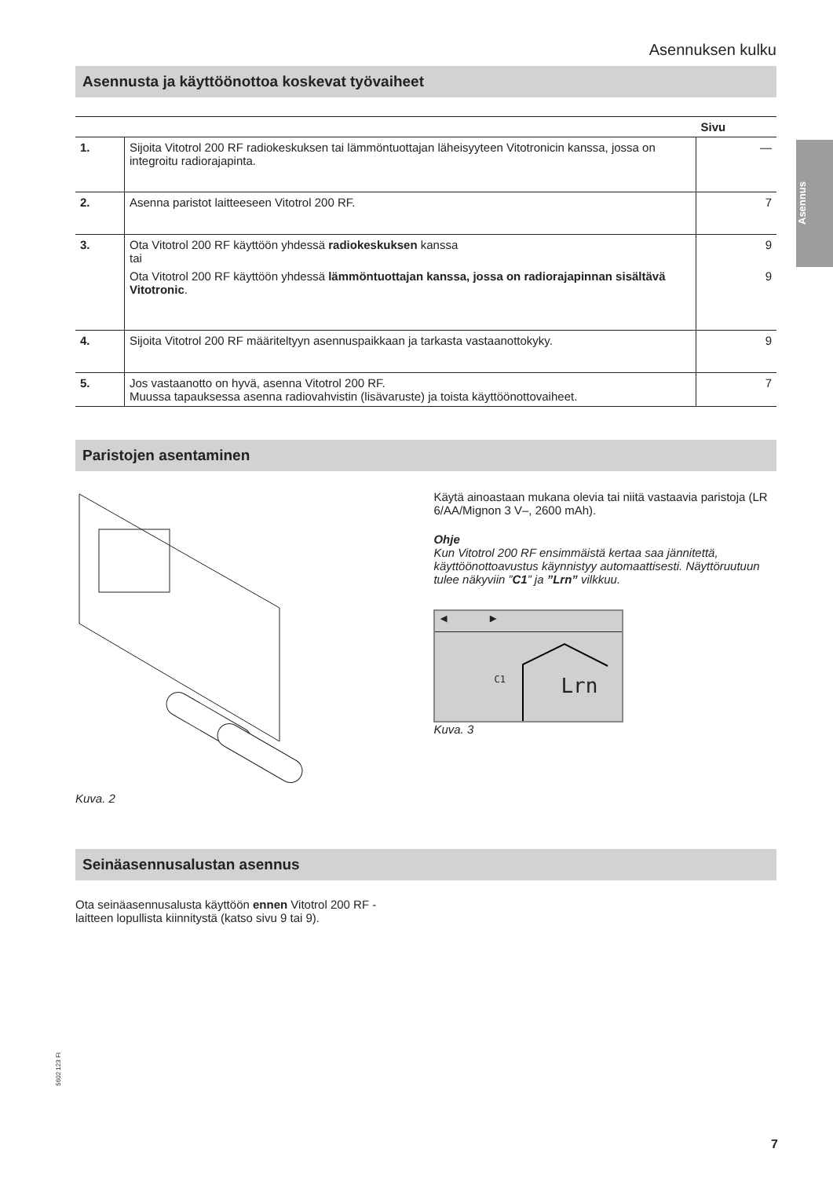Asennuksen kulku
Asennus
Asennusta ja käyttöönottoa koskevat työvaiheet
| | | Sivu |
| --- | --- | --- |
| 1. | Sijoita Vitotrol 200 RF radiokeskuksen tai lämmöntuottajan läheisyyteen Vitotronicin kanssa, jossa on integroitu radiorajapinta. | — |
| 2. | Asenna paristot laitteeseen Vitotrol 200 RF. | 7 |
| 3. | Ota Vitotrol 200 RF käyttöön yhdessä radiokeskuksen kanssa tai Ota Vitotrol 200 RF käyttöön yhdessä lämmöntuottajan kanssa, jossa on radiorajapinnan sisältävä Vitotronic . | 9 9 |
| 4. | Sijoita Vitotrol 200 RF määriteltyyn asennuspaikkaan ja tarkasta vastaanottokyky. | 9 |
| 5. | Jos vastaanotto on hyvä, asenna Vitotrol 200 RF. Muussa tapauksessa asenna radiovahvistin (lisävaruste) ja toista käyttöönottovaiheet. | 7 |
Paristojen asentaminen
Kuva. 2 Käytä ainoastaan mukana olevia tai niitä vastaavia paristoja (LR 6/AA/Mignon 3 V–, 2600 mAh).
Ohje
Kun Vitotrol 200 RF ensimmäistä kertaa saa jännitettä, käyttöönottoavustus käynnistyy automaattisesti. Näyttöruutuun tulee näkyviin ”C1” ja ”Lrn” vilkkuu.
◀ ▶
C1 Lrn
Kuva. 3
Seinäasennusalustan asennus
Ota seinäasennusalusta käyttöön ennen Vitotrol 200 RF -laitteen lopullista kiinnitystä (katso sivu 9 tai 9).
5602 123 FI
7